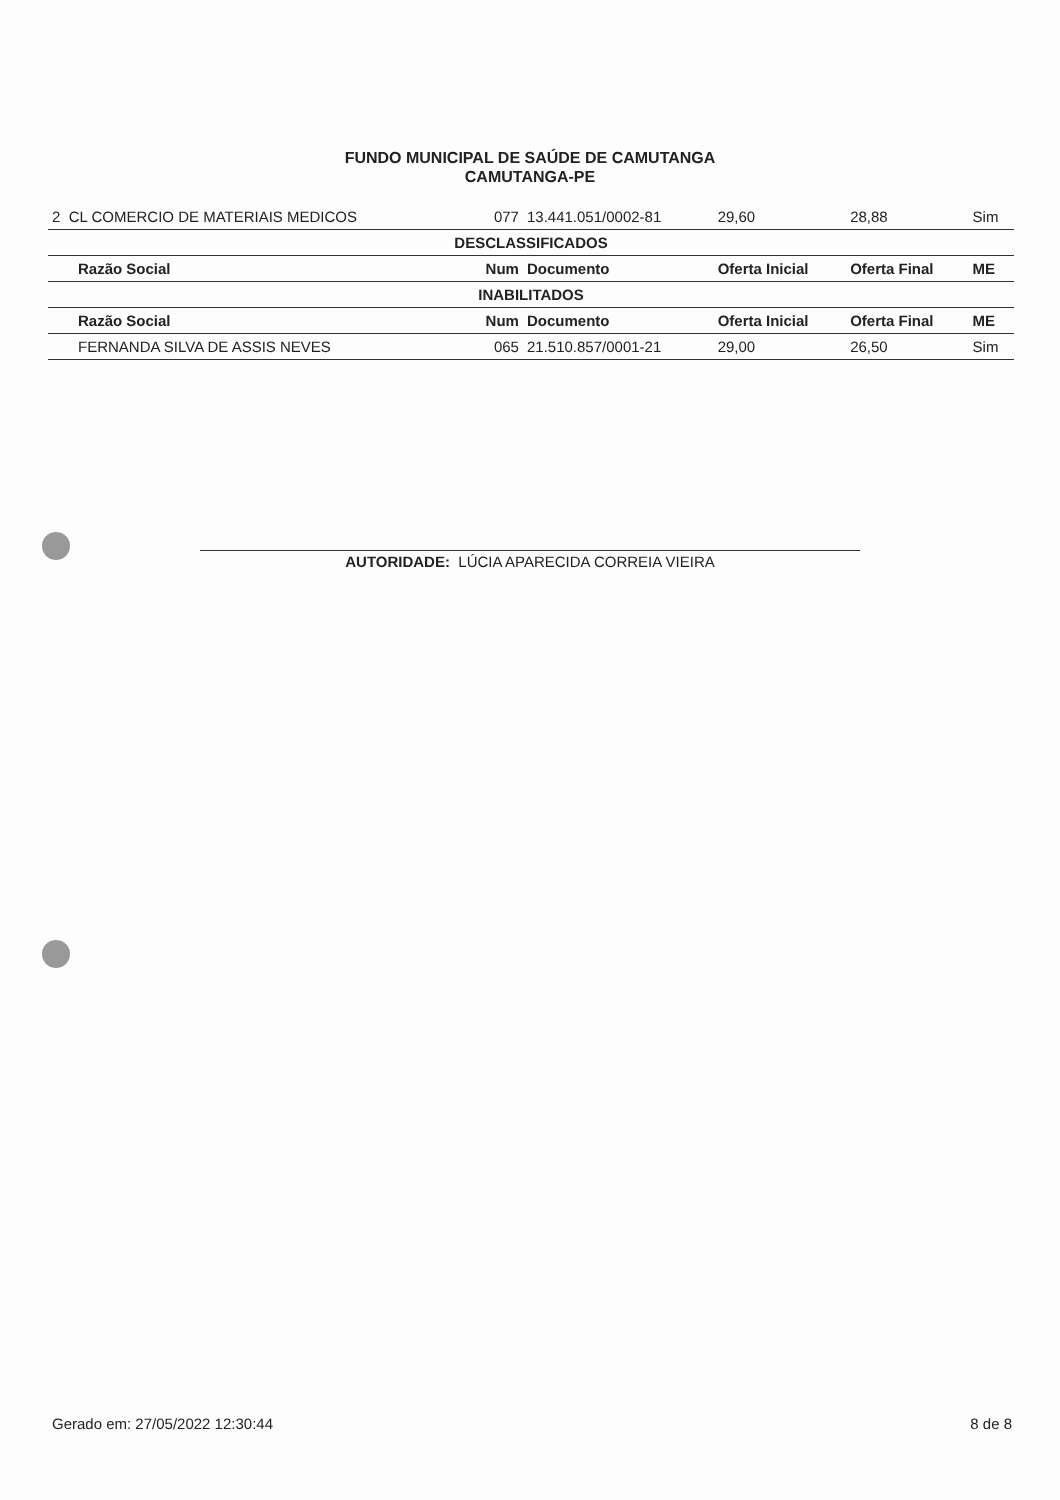FUNDO MUNICIPAL DE SAÚDE DE CAMUTANGA
CAMUTANGA-PE
| 2 CL COMERCIO DE MATERIAIS MEDICOS | 077 | 13.441.051/0002-81 | 29,60 | 28,88 | Sim |
| DESCLASSIFICADOS | | | | | |
| Razão Social | Num | Documento | Oferta Inicial | Oferta Final | ME |
| INABILITADOS | | | | | |
| Razão Social | Num | Documento | Oferta Inicial | Oferta Final | ME |
| FERNANDA SILVA DE ASSIS NEVES | 065 | 21.510.857/0001-21 | 29,00 | 26,50 | Sim |
AUTORIDADE: LÚCIA APARECIDA CORREIA VIEIRA
Gerado em: 27/05/2022 12:30:44 8 de 8